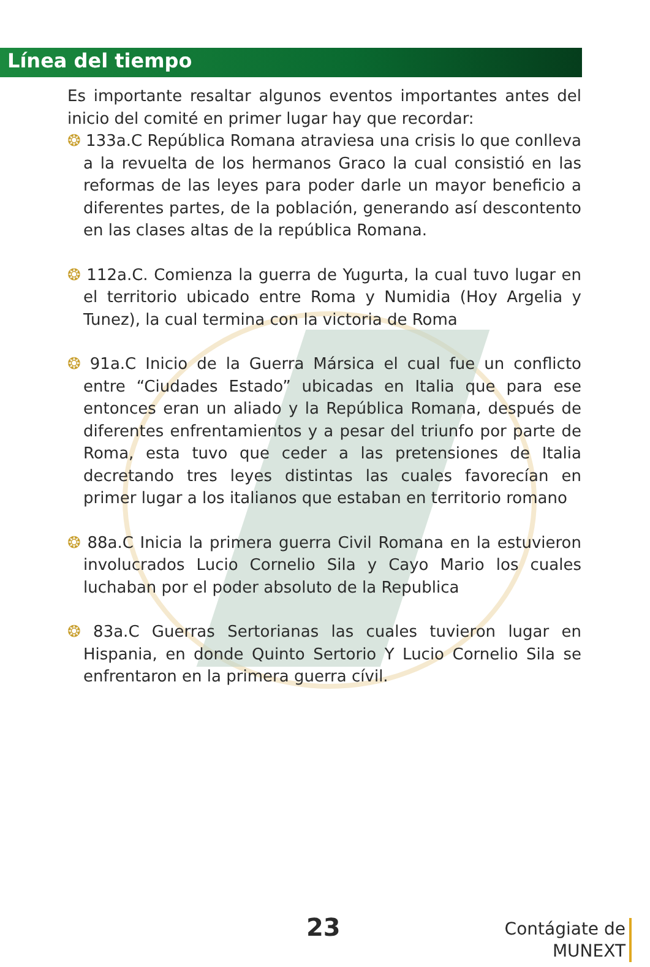Línea del tiempo
Es importante resaltar algunos eventos importantes antes del inicio del comité en primer lugar hay que recordar:
❂ 133a.C República Romana atraviesa una crisis lo que conlleva a la revuelta de los hermanos Graco la cual consistió en las reformas de las leyes para poder darle un mayor beneficio a diferentes partes, de la población, generando así descontento en las clases altas de la república Romana.
❂ 112a.C. Comienza la guerra de Yugurta, la cual tuvo lugar en el territorio ubicado entre Roma y Numidia (Hoy Argelia y Tunez), la cual termina con la victoria de Roma
❂ 91a.C Inicio de la Guerra Mársica el cual fue un conflicto entre “Ciudades Estado” ubicadas en Italia que para ese entonces eran un aliado y la República Romana, después de diferentes enfrentamientos y a pesar del triunfo por parte de Roma, esta tuvo que ceder a las pretensiones de Italia decretando tres leyes distintas las cuales favorecían en primer lugar a los italianos que estaban en territorio romano
❂ 88a.C Inicia la primera guerra Civil Romana en la estuvieron involucrados Lucio Cornelio Sila y Cayo Mario los cuales luchaban por el poder absoluto de la Republica
❂ 83a.C Guerras Sertorianas las cuales tuvieron lugar en Hispania, en donde Quinto Sertorio Y Lucio Cornelio Sila se enfrentaron en la primera guerra cívil.
23
Contágiate de
MUNEXT